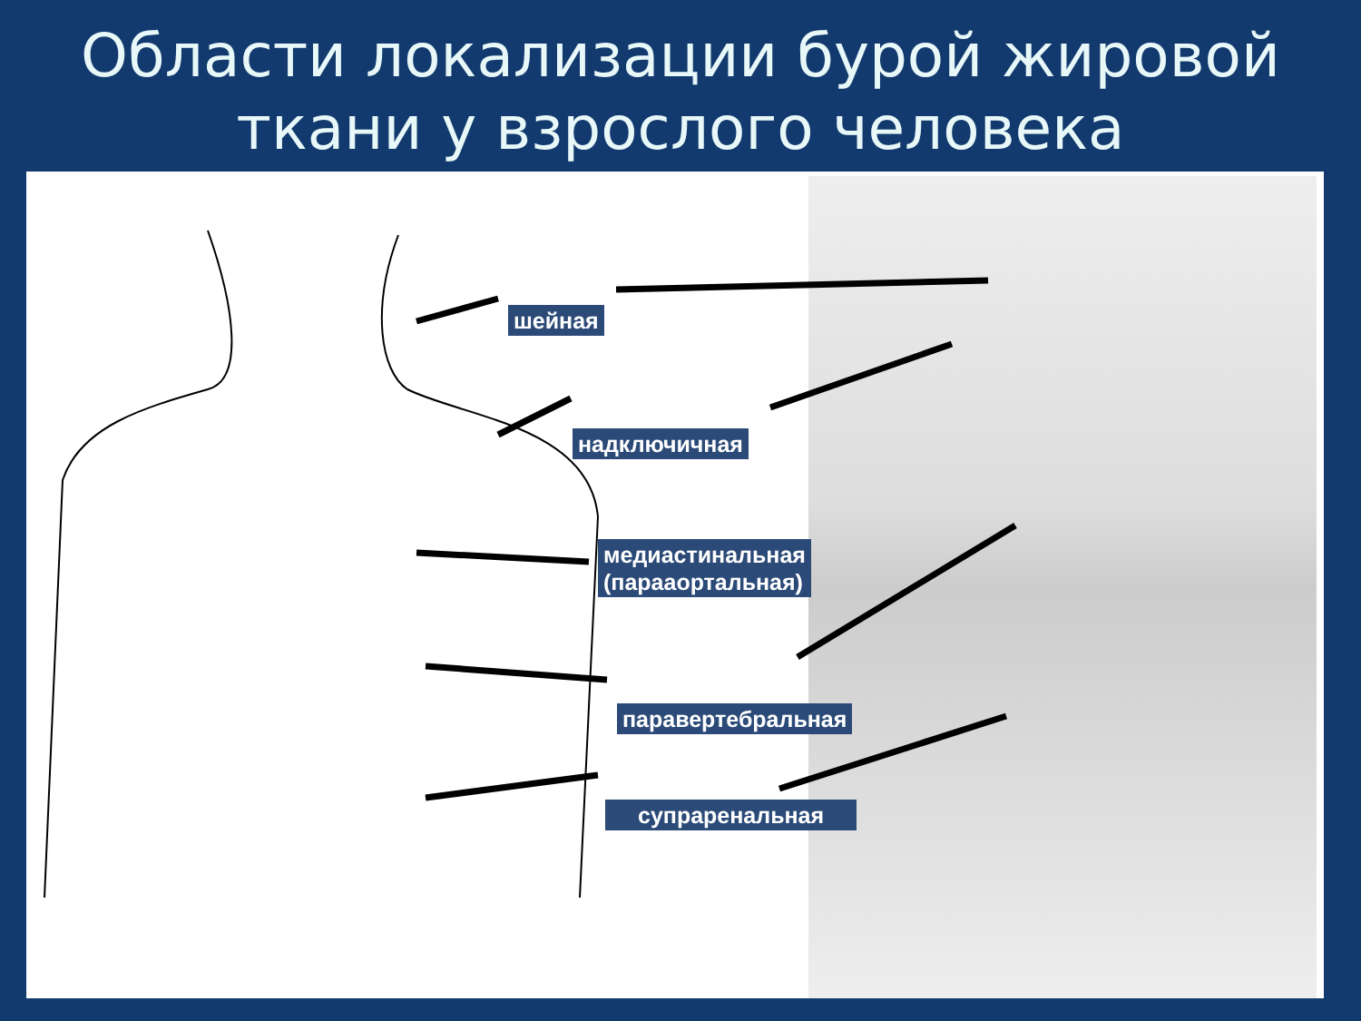Области локализации бурой жировой
ткани у взрослого человека
шейная
надключичная
медиастинальная
(парааортальная)
паравертебральная
супраренальная